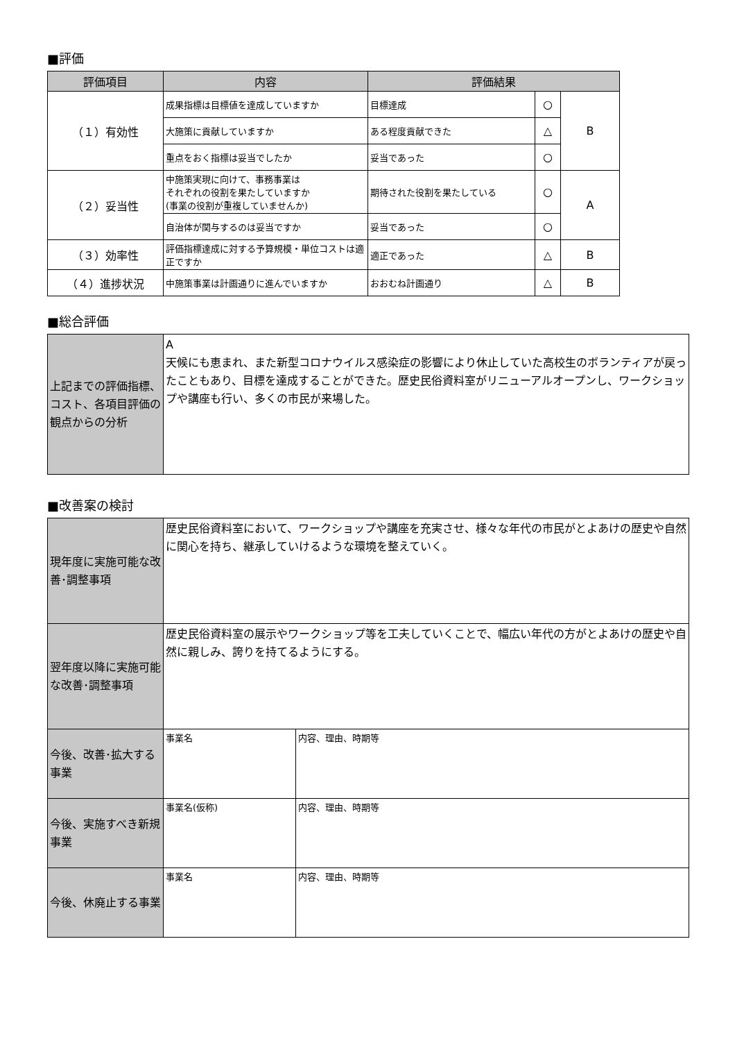■評価
| 評価項目 | 内容 | 評価結果 | | |
| --- | --- | --- | --- | --- |
| （１）有効性 | 成果指標は目標値を達成していますか | 目標達成 | ○ | B |
| | 大施策に貢献していますか | ある程度貢献できた | △ | |
| | 重点をおく指標は妥当でしたか | 妥当であった | ○ | |
| （２）妥当性 | 中施策実現に向けて、事務事業は それぞれの役割を果たしていますか (事業の役割が重複していませんか) | 期待された役割を果たしている | ○ | A |
| | 自治体が関与するのは妥当ですか | 妥当であった | ○ | |
| （３）効率性 | 評価指標達成に対する予算規模・単位コストは適正ですか | 適正であった | △ | B |
| （４）進捗状況 | 中施策事業は計画通りに進んでいますか | おおむね計画通り | △ | B |
■総合評価
| 上記までの評価指標、コスト、各項目評価の観点からの分析 | A 天候にも恵まれ、また新型コロナウイルス感染症の影響により休止していた高校生のボランティアが戻ったこともあり、目標を達成することができた。歴史民俗資料室がリニューアルオープンし、ワークショップや講座も行い、多くの市民が来場した。 |
■改善案の検討
| 現年度に実施可能な改善･調整事項 | 歴史民俗資料室において、ワークショップや講座を充実させ、様々な年代の市民がとよあけの歴史や自然に関心を持ち、継承していけるような環境を整えていく。 | |
| 翌年度以降に実施可能な改善･調整事項 | 歴史民俗資料室の展示やワークショップ等を工夫していくことで、幅広い年代の方がとよあけの歴史や自然に親しみ、誇りを持てるようにする。 | |
| 今後、改善･拡大する事業 | 事業名 | 内容、理由、時期等 |
| 今後、実施すべき新規事業 | 事業名(仮称) | 内容、理由、時期等 |
| 今後、休廃止する事業 | 事業名 | 内容、理由、時期等 |